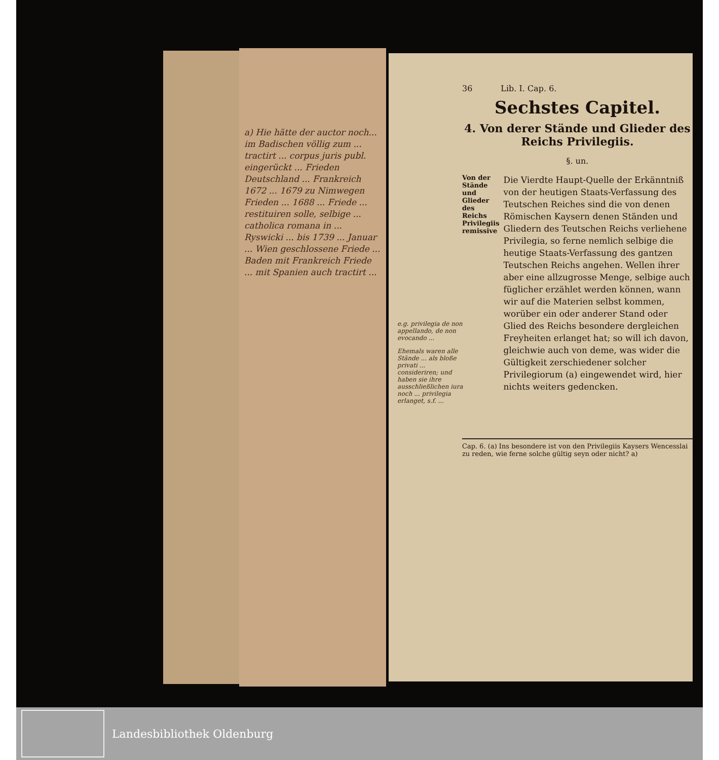a) Hie hätte der auctor noch... im Badischen völlig zum ... tractirt ... corpus juris publ. eingerückt ... Frieden Deutschland ... Frankreich 1672 ... 1679 zu Nimwegen Frieden ... 1688 ... Friede ... restituiren solle, selbige ... catholica romana in ... Ryswicki ... bis 1739 ... Januar ... Wien geschlossene Friede ... Baden mit Frankreich Friede ... mit Spanien auch tractirt ...
e.g. privilegia de non appellando, de non evocando ...
Ehemals waren alle Stände ... als bloße privati ... consideriren; und haben sie ihre ausschließlichen iura noch ... privilegia erlanget, s.f. ...
36 Lib. I. Cap. 6.
Sechstes Capitel.
4. Von derer Stände und Glieder des Reichs Privilegiis.
§. un.
Von der Stände und Glieder des Reichs Privilegiis remissive
Die Vierdte Haupt-Quelle der Erkänntniß von der heutigen Staats-Verfassung des Teutschen Reiches sind die von denen Römischen Kaysern denen Ständen und Gliedern des Teutschen Reichs verliehene Privilegia, so ferne nemlich selbige die heutige Staats-Verfassung des gantzen Teutschen Reichs angehen. Wellen ihrer aber eine allzugrosse Menge, selbige auch füglicher erzählet werden können, wann wir auf die Materien selbst kommen, worüber ein oder anderer Stand oder Glied des Reichs besondere dergleichen Freyheiten erlanget hat; so will ich davon, gleichwie auch von deme, was wider die Gültigkeit zerschiedener solcher Privilegiorum (a) eingewendet wird, hier nichts weiters gedencken.
Cap. 6. (a) Ins besondere ist von den Privilegiis Kaysers Wencesslai zu reden, wie ferne solche gültig seyn oder nicht? a)
Landesbibliothek Oldenburg